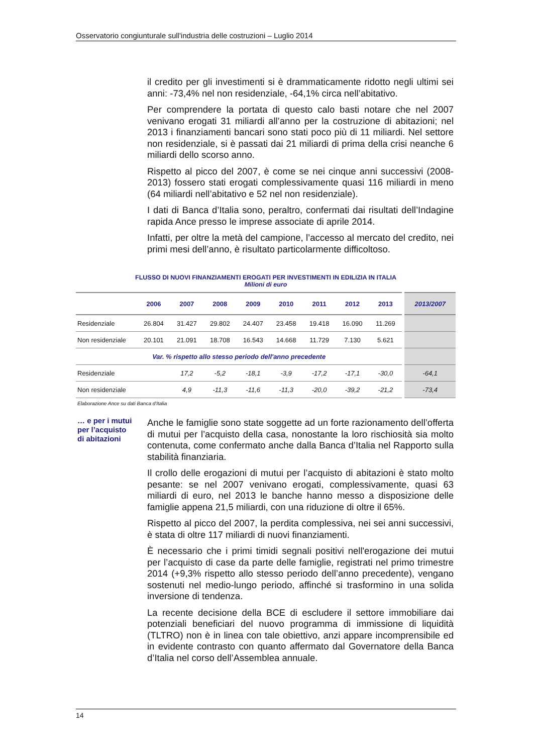Osservatorio congiunturale sull'industria delle costruzioni – Luglio 2014
il credito per gli investimenti si è drammaticamente ridotto negli ultimi sei anni: -73,4% nel non residenziale, -64,1% circa nell’abitativo.
Per comprendere la portata di questo calo basti notare che nel 2007 venivano erogati 31 miliardi all’anno per la costruzione di abitazioni; nel 2013 i finanziamenti bancari sono stati poco più di 11 miliardi. Nel settore non residenziale, si è passati dai 21 miliardi di prima della crisi neanche 6 miliardi dello scorso anno.
Rispetto al picco del 2007, è come se nei cinque anni successivi (2008-2013) fossero stati erogati complessivamente quasi 116 miliardi in meno (64 miliardi nell’abitativo e 52 nel non residenziale).
I dati di Banca d’Italia sono, peraltro, confermati dai risultati dell’Indagine rapida Ance presso le imprese associate di aprile 2014.
Infatti, per oltre la metà del campione, l’accesso al mercato del credito, nei primi mesi dell’anno, è risultato particolarmente difficoltoso.
FLUSSO DI NUOVI FINANZIAMENTI EROGATI PER INVESTIMENTI IN EDILIZIA IN ITALIA
Milioni di euro
| | 2006 | 2007 | 2008 | 2009 | 2010 | 2011 | 2012 | 2013 | 2013/2007 |
| --- | --- | --- | --- | --- | --- | --- | --- | --- | --- |
| Residenziale | 26.804 | 31.427 | 29.802 | 24.407 | 23.458 | 19.418 | 16.090 | 11.269 | |
| Non residenziale | 20.101 | 21.091 | 18.708 | 16.543 | 14.668 | 11.729 | 7.130 | 5.621 | |
| Var. % rispetto allo stesso periodo dell'anno precedente | | | | | | | | | |
| Residenziale | | 17,2 | -5,2 | -18,1 | -3,9 | -17,2 | -17,1 | -30,0 | -64,1 |
| Non residenziale | | 4,9 | -11,3 | -11,6 | -11,3 | -20,0 | -39,2 | -21,2 | -73,4 |
Elaborazione Ance su dati Banca d'Italia
… e per i mutui per l’acquisto di abitazioni
Anche le famiglie sono state soggette ad un forte razionamento dell’offerta di mutui per l’acquisto della casa, nonostante la loro rischiosità sia molto contenuta, come confermato anche dalla Banca d’Italia nel Rapporto sulla stabilità finanziaria.
Il crollo delle erogazioni di mutui per l’acquisto di abitazioni è stato molto pesante: se nel 2007 venivano erogati, complessivamente, quasi 63 miliardi di euro, nel 2013 le banche hanno messo a disposizione delle famiglie appena 21,5 miliardi, con una riduzione di oltre il 65%.
Rispetto al picco del 2007, la perdita complessiva, nei sei anni successivi, è stata di oltre 117 miliardi di nuovi finanziamenti.
È necessario che i primi timidi segnali positivi nell'erogazione dei mutui per l’acquisto di case da parte delle famiglie, registrati nel primo trimestre 2014 (+9,3% rispetto allo stesso periodo dell’anno precedente), vengano sostenuti nel medio-lungo periodo, affinché si trasformino in una solida inversione di tendenza.
La recente decisione della BCE di escludere il settore immobiliare dai potenziali beneficiari del nuovo programma di immissione di liquidità (TLTRO) non è in linea con tale obiettivo, anzi appare incomprensibile ed in evidente contrasto con quanto affermato dal Governatore della Banca d’Italia nel corso dell’Assemblea annuale.
14